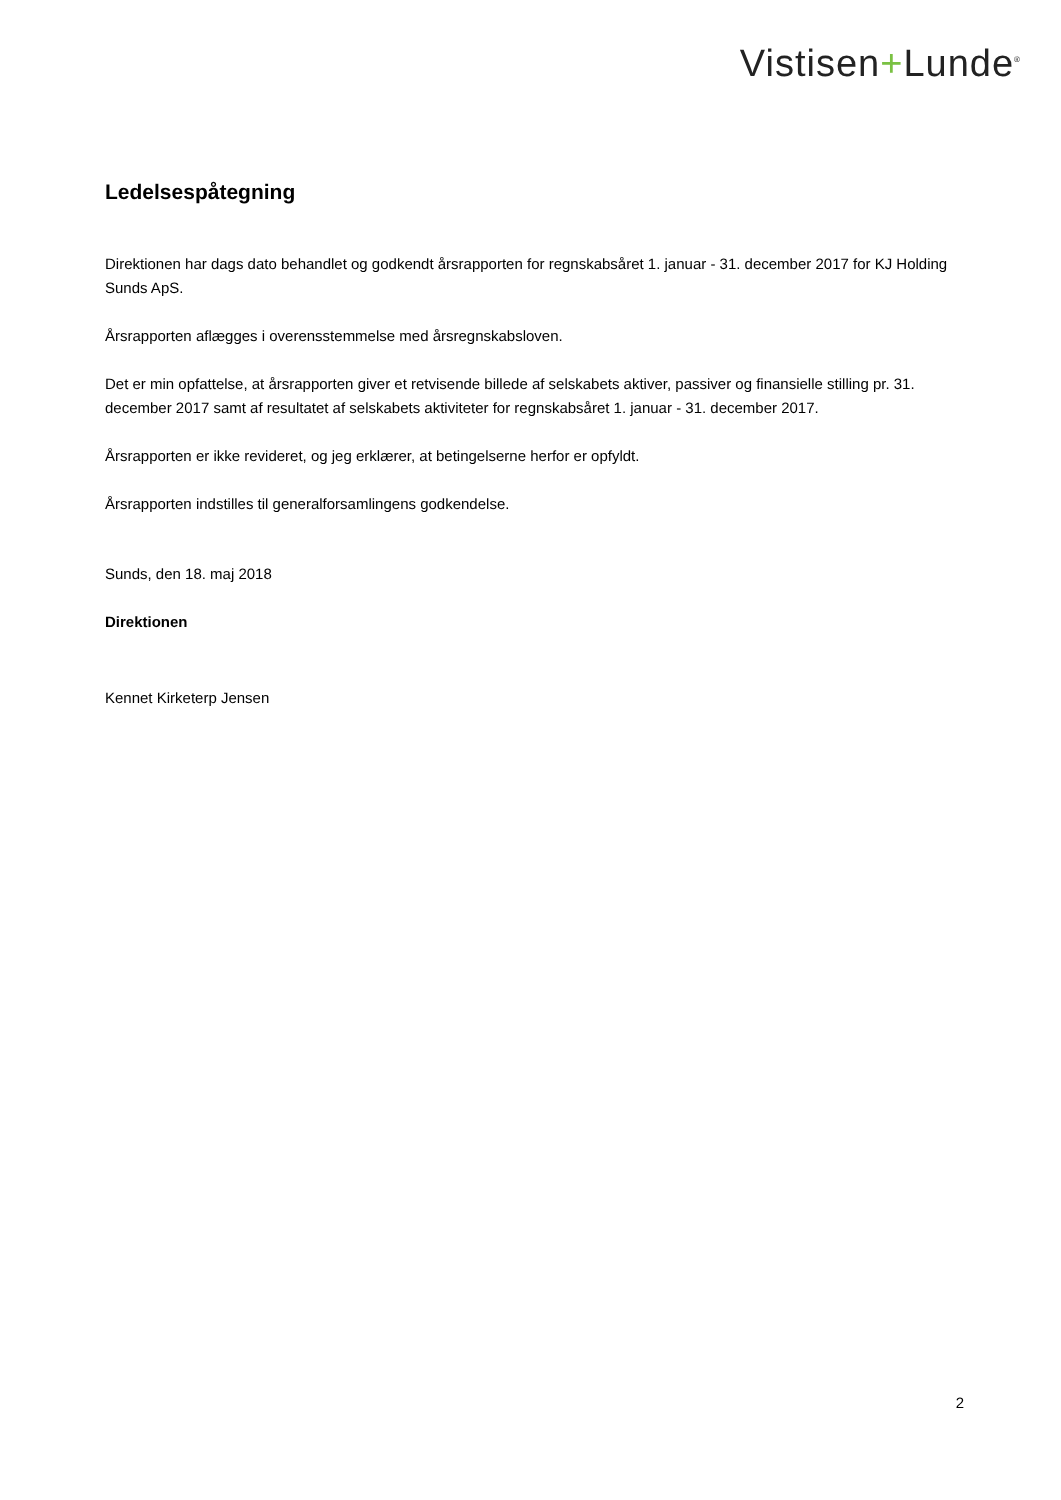Vistisen+Lunde<sup>®</sup>
Ledelsespåtegning
Direktionen har dags dato behandlet og godkendt årsrapporten for regnskabsåret 1. januar - 31. december 2017 for KJ Holding Sunds ApS.
Årsrapporten aflægges i overensstemmelse med årsregnskabsloven.
Det er min opfattelse, at årsrapporten giver et retvisende billede af selskabets aktiver, passiver og finansielle stilling pr. 31. december 2017 samt af resultatet af selskabets aktiviteter for regnskabsåret 1. januar - 31. december 2017.
Årsrapporten er ikke revideret, og jeg erklærer, at betingelserne herfor er opfyldt.
Årsrapporten indstilles til generalforsamlingens godkendelse.
Sunds, den 18. maj 2018
Direktionen
Kennet Kirketerp Jensen
2